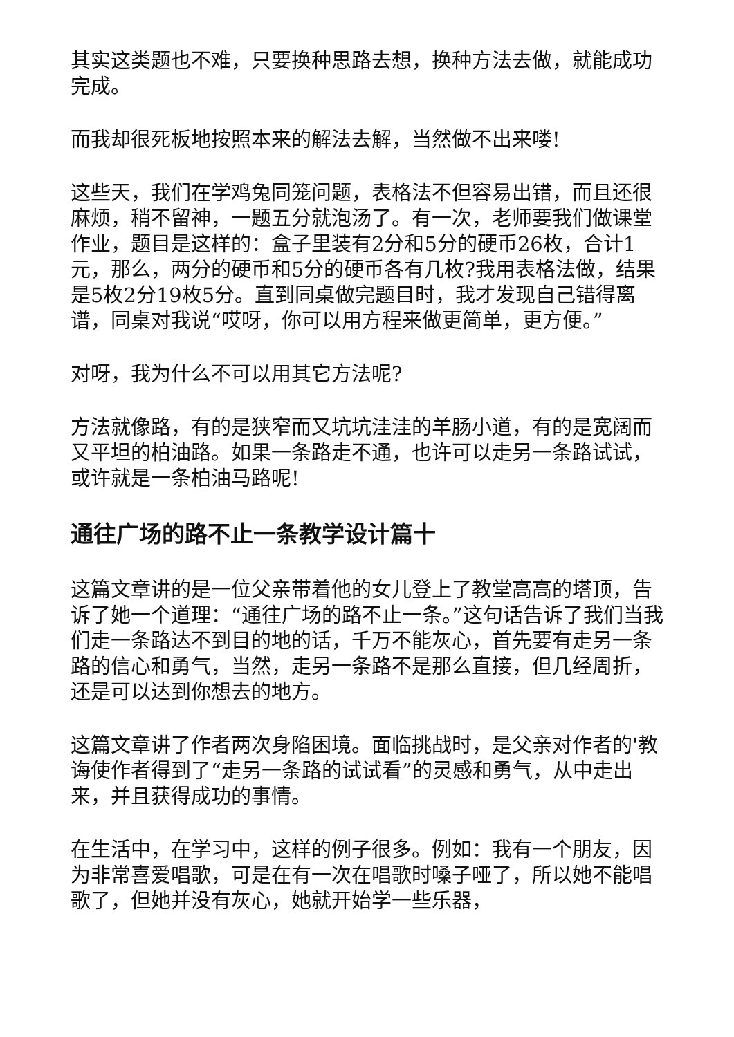其实这类题也不难，只要换种思路去想，换种方法去做，就能成功完成。
而我却很死板地按照本来的解法去解，当然做不出来喽!
这些天，我们在学鸡兔同笼问题，表格法不但容易出错，而且还很麻烦，稍不留神，一题五分就泡汤了。有一次，老师要我们做课堂作业，题目是这样的：盒子里装有2分和5分的硬币26枚，合计1元，那么，两分的硬币和5分的硬币各有几枚?我用表格法做，结果是5枚2分19枚5分。直到同桌做完题目时，我才发现自己错得离谱，同桌对我说“哎呀，你可以用方程来做更简单，更方便。”
对呀，我为什么不可以用其它方法呢?
方法就像路，有的是狭窄而又坑坑洼洼的羊肠小道，有的是宽阔而又平坦的柏油路。如果一条路走不通，也许可以走另一条路试试，或许就是一条柏油马路呢!
通往广场的路不止一条教学设计篇十
这篇文章讲的是一位父亲带着他的女儿登上了教堂高高的塔顶，告诉了她一个道理：“通往广场的路不止一条。”这句话告诉了我们当我们走一条路达不到目的地的话，千万不能灰心，首先要有走另一条路的信心和勇气，当然，走另一条路不是那么直接，但几经周折，还是可以达到你想去的地方。
这篇文章讲了作者两次身陷困境。面临挑战时，是父亲对作者的'教诲使作者得到了“走另一条路的试试看”的灵感和勇气，从中走出来，并且获得成功的事情。
在生活中，在学习中，这样的例子很多。例如：我有一个朋友，因为非常喜爱唱歌，可是在有一次在唱歌时嗓子哑了，所以她不能唱歌了，但她并没有灰心，她就开始学一些乐器，